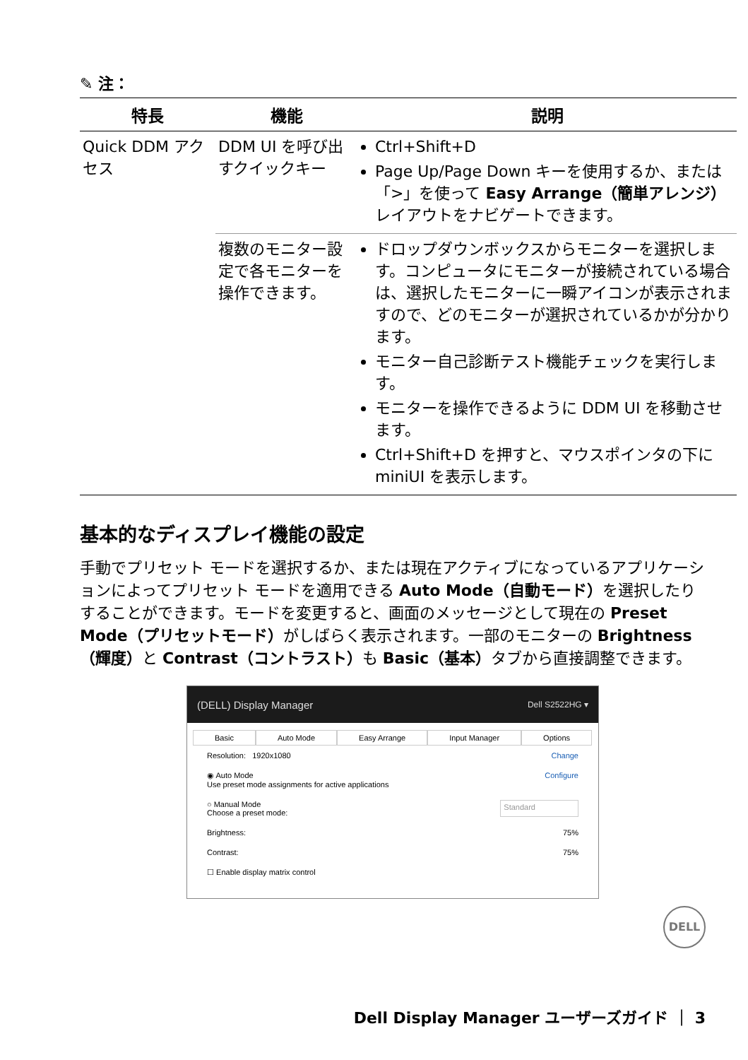✎ 注：
| 特長 | 機能 | 説明 |
| --- | --- | --- |
| Quick DDM アクセス | DDM UI を呼び出すクイックキー | Ctrl+Shift+D Page Up/Page Down キーを使用するか、または「>」を使って Easy Arrange（簡単アレンジ） レイアウトをナビゲートできます。 |
| | 複数のモニター設定で各モニターを操作できます。 | ドロップダウンボックスからモニターを選択します。コンピュータにモニターが接続されている場合は、選択したモニターに一瞬アイコンが表示されますので、どのモニターが選択されているかが分かります。 モニター自己診断テスト機能チェックを実行します。 モニターを操作できるように DDM UI を移動させます。 Ctrl+Shift+D を押すと、マウスポインタの下に miniUI を表示します。 |
基本的なディスプレイ機能の設定
手動でプリセット モードを選択するか、または現在アクティブになっているアプリケーションによってプリセット モードを適用できる Auto Mode（自動モード）を選択したりすることができます。モードを変更すると、画面のメッセージとして現在の Preset Mode（プリセットモード）がしばらく表示されます。一部のモニターの Brightness（輝度）と Contrast（コントラスト）も Basic（基本）タブから直接調整できます。
(DELL) Display Manager Dell S2522HG ▾
Basic Auto Mode Easy Arrange Input Manager Options
Resolution: 1920x1080 Change
◉ Auto Mode
Use preset mode assignments for active applications Configure
○ Manual Mode
Choose a preset mode: Standard
Brightness: 75%
Contrast: 75%
☐ Enable display matrix control
DELL
Dell Display Manager ユーザーズガイド ｜ 3